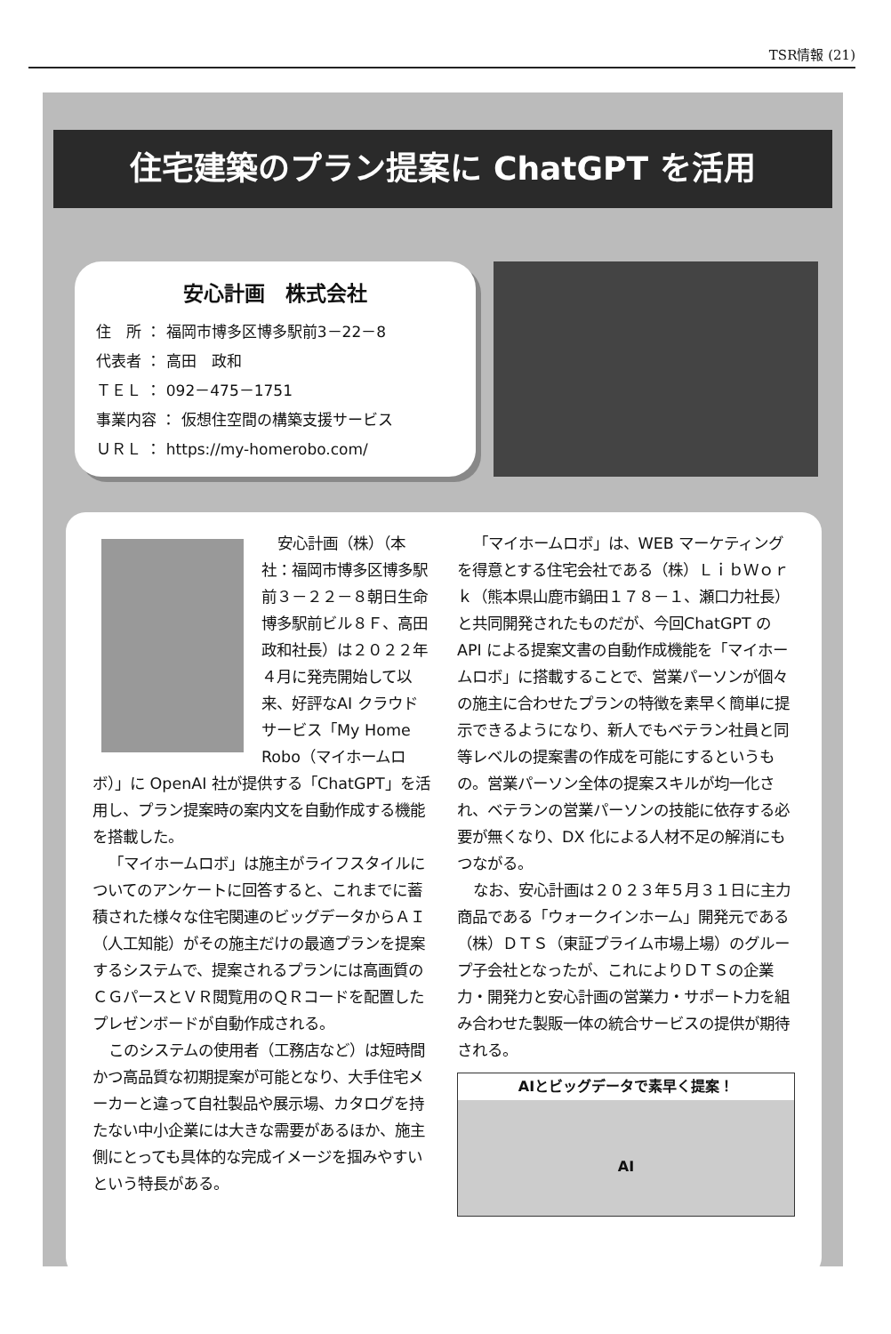TSR情報 (21)
住宅建築のプラン提案に ChatGPT を活用
安心計画　株式会社
住　所 ： 福岡市博多区博多駅前3－22－8
代表者 ： 高田　政和
ＴＥＬ ： 092－475－1751
事業内容 ： 仮想住空間の構築支援サービス
ＵＲＬ ： https://my-homerobo.com/
安心計画（株）（本社：福岡市博多区博多駅前３－２２－８朝日生命博多駅前ビル８Ｆ、高田政和社長）は２０２２年４月に発売開始して以来、好評なAI クラウドサービス「My Home Robo（マイホームロボ）」に OpenAI 社が提供する「ChatGPT」を活用し、プラン提案時の案内文を自動作成する機能を搭載した。
「マイホームロボ」は施主がライフスタイルについてのアンケートに回答すると、これまでに蓄積された様々な住宅関連のビッグデータからＡＩ（人工知能）がその施主だけの最適プランを提案するシステムで、提案されるプランには高画質のＣＧパースとＶＲ閲覧用のＱＲコードを配置したプレゼンボードが自動作成される。
このシステムの使用者（工務店など）は短時間かつ高品質な初期提案が可能となり、大手住宅メーカーと違って自社製品や展示場、カタログを持たない中小企業には大きな需要があるほか、施主側にとっても具体的な完成イメージを掴みやすいという特長がある。
「マイホームロボ」は、WEB マーケティングを得意とする住宅会社である（株）ＬｉｂＷｏｒｋ（熊本県山鹿市鍋田１７８－１、瀬口力社長）と共同開発されたものだが、今回ChatGPT の API による提案文書の自動作成機能を「マイホームロボ」に搭載することで、営業パーソンが個々の施主に合わせたプランの特徴を素早く簡単に提示できるようになり、新人でもベテラン社員と同等レベルの提案書の作成を可能にするというもの。営業パーソン全体の提案スキルが均一化され、ベテランの営業パーソンの技能に依存する必要が無くなり、DX 化による人材不足の解消にもつながる。
なお、安心計画は２０２３年５月３１日に主力商品である「ウォークインホーム」開発元である（株）ＤＴＳ（東証プライム市場上場）のグループ子会社となったが、これによりＤＴＳの企業力・開発力と安心計画の営業力・サポート力を組み合わせた製販一体の統合サービスの提供が期待される。
AIとビッグデータで素早く提案！
AI